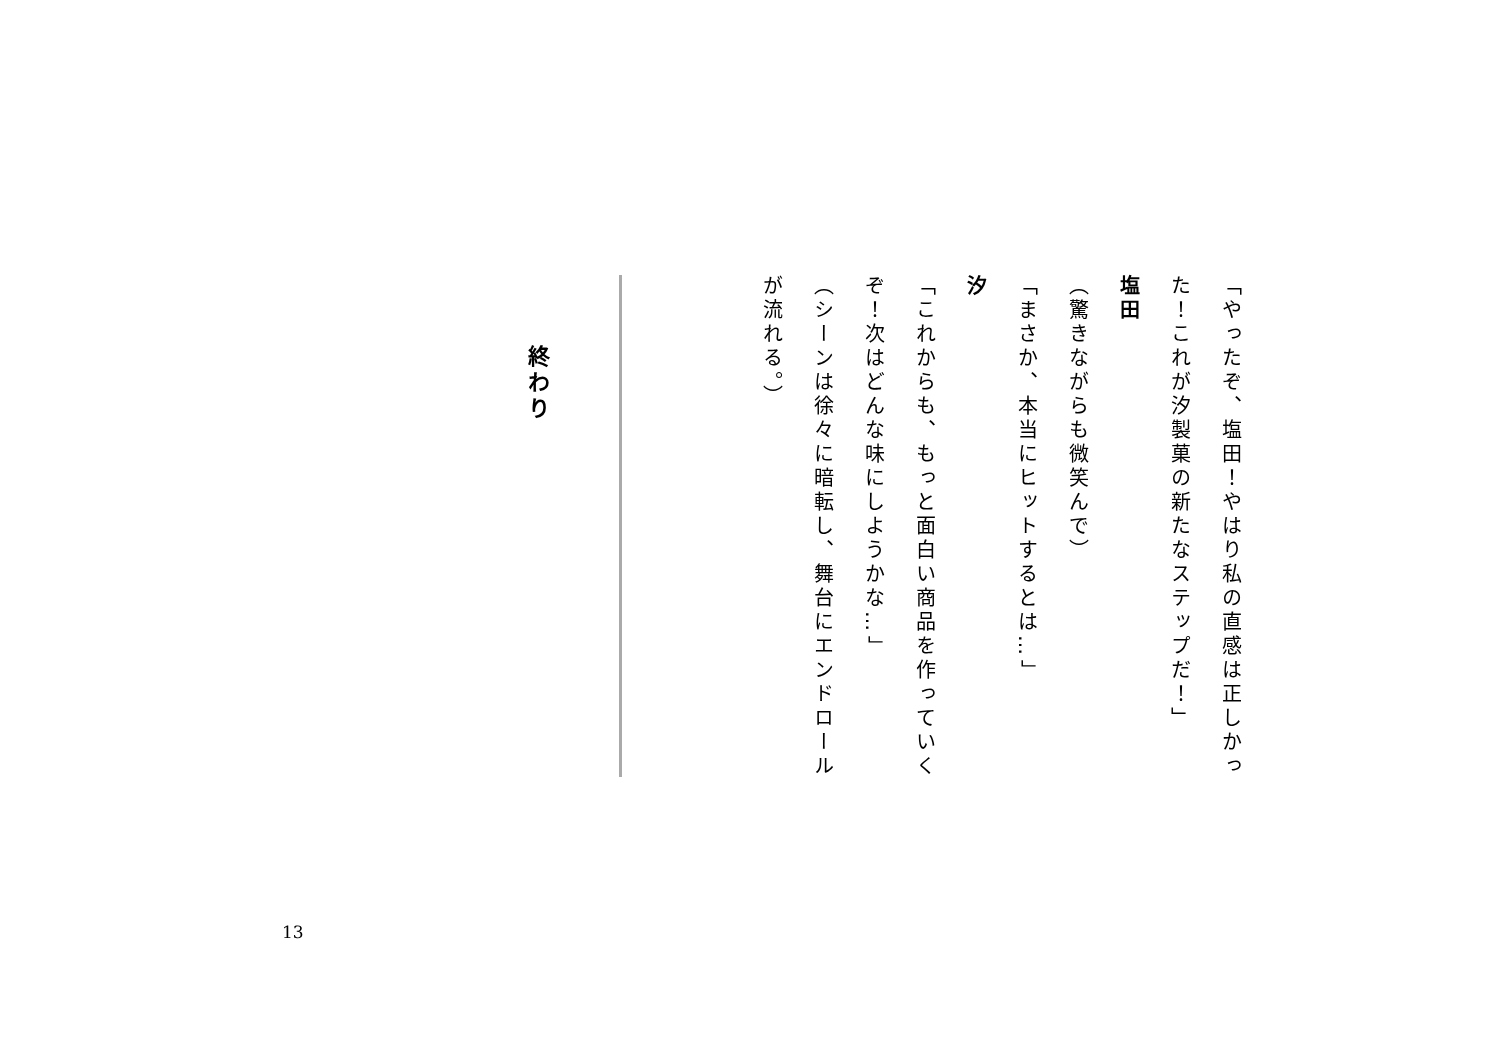「やったぞ、塩田！やはり私の直感は正しかった！これが汐製菓の新たなステップだ！」
塩田
（驚きながらも微笑んで）
「まさか、本当にヒットするとは…」
汐
「これからも、もっと面白い商品を作っていくぞ！次はどんな味にしようかな…」
（シーンは徐々に暗転し、舞台にエンドロールが流れる。）
終わり
13